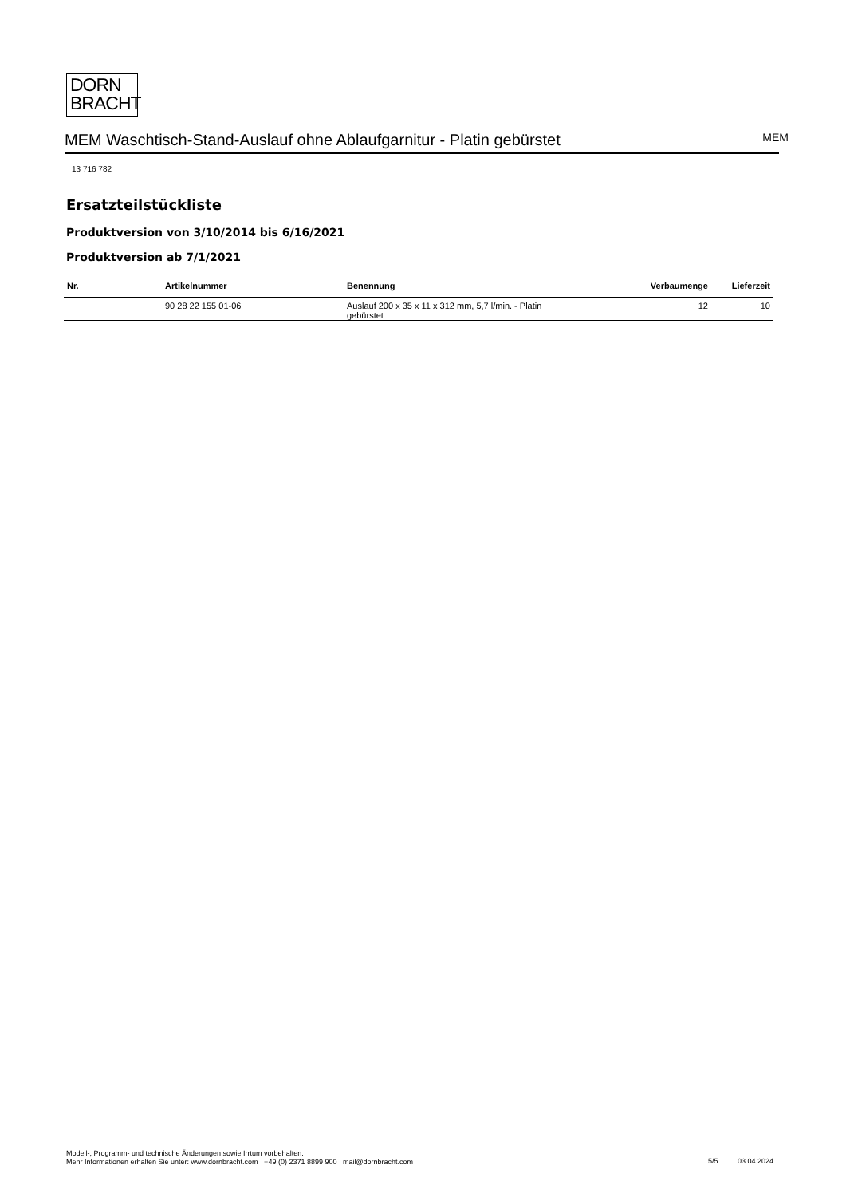DORN
BRACHT
MEM Waschtisch-Stand-Auslauf ohne Ablaufgarnitur - Platin gebürstet
MEM
13 716 782
Ersatzteilstückliste
Produktversion von 3/10/2014 bis 6/16/2021
Produktversion ab 7/1/2021
| Nr. | Artikelnummer | Benennung | Verbaumenge | Lieferzeit |
| --- | --- | --- | --- | --- |
| | 90 28 22 155 01-06 | Auslauf 200 x 35 x 11 x 312 mm, 5,7 l/min. - Platin gebürstet | 12 | 10 |
Modell-, Programm- und technische Änderungen sowie Irrtum vorbehalten.
Mehr Informationen erhalten Sie unter: www.dornbracht.com +49 (0) 2371 8899 900 mail@dornbracht.com
5/5 03.04.2024